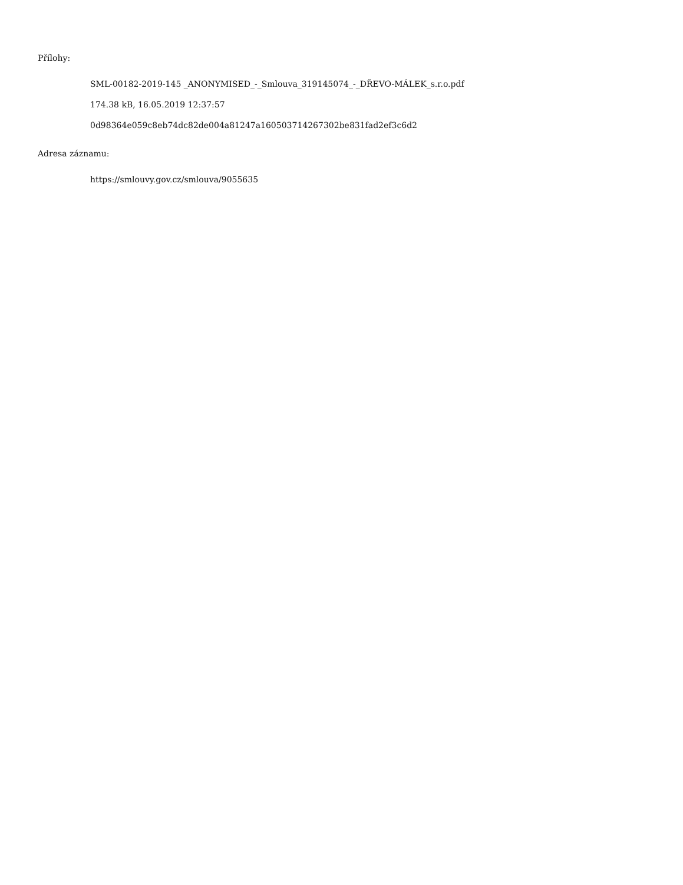Přílohy:
SML-00182-2019-145 _ANONYMISED_-_Smlouva_319145074_-_DŘEVO-MÁLEK_s.r.o.pdf
174.38 kB, 16.05.2019 12:37:57
0d98364e059c8eb74dc82de004a81247a160503714267302be831fad2ef3c6d2
Adresa záznamu:
https://smlouvy.gov.cz/smlouva/9055635